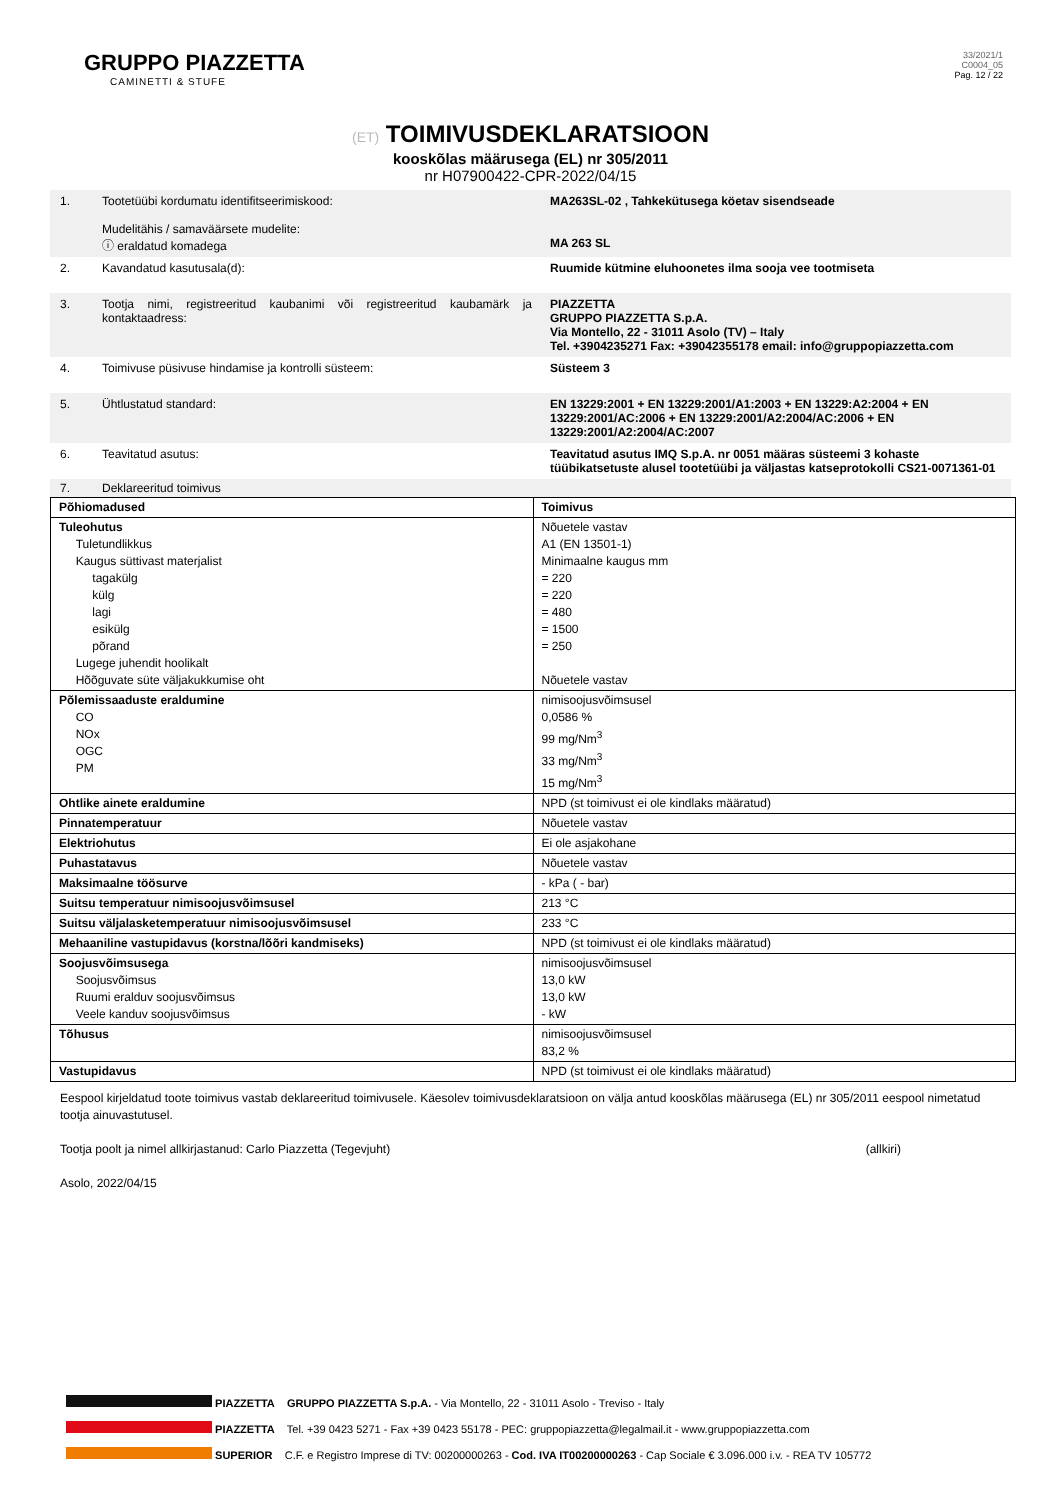GRUPPO PIAZZETTA
CAMINETTI & STUFE
33/2021/1
C0004_05
Pag. 12 / 22
(ET) TOIMIVUSDEKLARATSIOON
kooskõlas määrusega (EL) nr 305/2011
nr H07900422-CPR-2022/04/15
1. Tootetüübi kordumatu identifitseerimiskood:
Mudelitähis / samaväärsete mudelite:
ⓘ eraldatud komadega
MA263SL-02 , Tahkekütusega köetav sisendseade
MA 263 SL
2. Kavandatud kasutusala(d):
Ruumide kütmine eluhoonetes ilma sooja vee tootmiseta
3. Tootja nimi, registreeritud kaubanimi või registreeritud kaubamärk ja kontaktaadress:
PIAZZETTA
GRUPPO PIAZZETTA S.p.A.
Via Montello, 22 - 31011 Asolo (TV) – Italy
Tel. +3904235271 Fax: +39042355178 email: info@gruppopiazzetta.com
4. Toimivuse püsivuse hindamise ja kontrolli süsteem:
Süsteem 3
5. Ühtlustatud standard: EN 13229:2001 + EN 13229:2001/A1:2003 + EN 13229:A2:2004 + EN 13229:2001/AC:2006 + EN 13229:2001/A2:2004/AC:2006 + EN 13229:2001/A2:2004/AC:2007
6. Teavitatud asutus: Teavitatud asutus IMQ S.p.A. nr 0051 määras süsteemi 3 kohaste tüübikatsetuste alusel tootetüübi ja väljastas katseprotokolli CS21-0071361-01
7. Deklareeritud toimivus
| Põhiomadused | Toimivus |
| Tuleohutus Tuletundlikkus Kaugus süttivast materjalist tagakülg külg lagi esikülg põrand Lugege juhendit hoolikalt Hõõguvate süte väljakukkumise oht | Nõuetele vastav A1 (EN 13501-1) Minimaalne kaugus mm = 220 = 220 = 480 = 1500 = 250 Nõuetele vastav |
| Põlemissaaduste eraldumine CO NOx OGC PM | nimisoojusvõimsusel 0,0586 % 99 mg/Nm<sup>3</sup> 33 mg/Nm<sup>3</sup> 15 mg/Nm<sup>3</sup> |
| Ohtlike ainete eraldumine | NPD (st toimivust ei ole kindlaks määratud) |
| Pinnatemperatuur | Nõuetele vastav |
| Elektriohutus | Ei ole asjakohane |
| Puhastatavus | Nõuetele vastav |
| Maksimaalne töösurve | - kPa ( - bar) |
| Suitsu temperatuur nimisoojusvõimsusel | 213 °C |
| Suitsu väljalasketemperatuur nimisoojusvõimsusel | 233 °C |
| Mehaaniline vastupidavus (korstna/lõõri kandmiseks) | NPD (st toimivust ei ole kindlaks määratud) |
| Soojusvõimsusega Soojusvõimsus Ruumi eralduv soojusvõimsus Veele kanduv soojusvõimsus | nimisoojusvõimsusel 13,0 kW 13,0 kW - kW |
| Tõhusus | nimisoojusvõimsusel 83,2 % |
| Vastupidavus | NPD (st toimivust ei ole kindlaks määratud) |
Eespool kirjeldatud toote toimivus vastab deklareeritud toimivusele. Käesolev toimivusdeklaratsioon on välja antud kooskõlas määrusega (EL) nr 305/2011 eespool nimetatud tootja ainuvastutusel.
Tootja poolt ja nimel allkirjastanud: Carlo Piazzetta (Tegevjuht) (allkiri)
Asolo, 2022/04/15
PIAZZETTA GRUPPO PIAZZETTA S.p.A. - Via Montello, 22 - 31011 Asolo - Treviso - Italy
PIAZZETTA Tel. +39 0423 5271 - Fax +39 0423 55178 - PEC: gruppopiazzetta@legalmail.it - www.gruppopiazzetta.com
SUPERIOR C.F. e Registro Imprese di TV: 00200000263 - Cod. IVA IT00200000263 - Cap Sociale € 3.096.000 i.v. - REA TV 105772